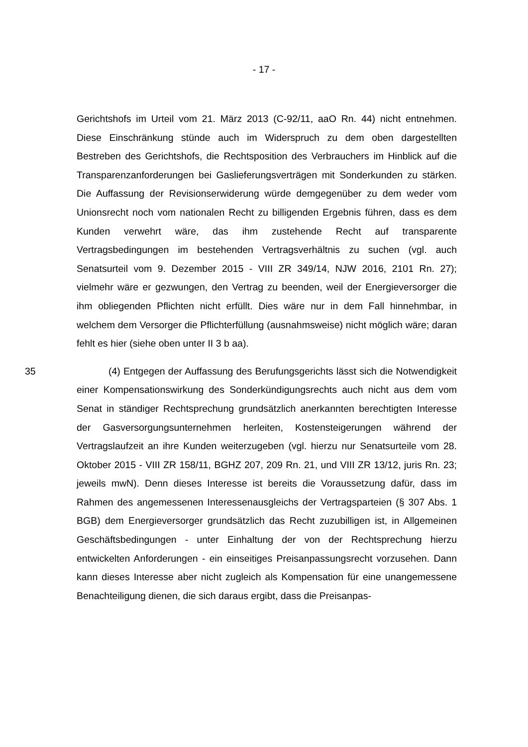- 17 -
Gerichtshofs im Urteil vom 21. März 2013 (C-92/11, aaO Rn. 44) nicht entnehmen. Diese Einschränkung stünde auch im Widerspruch zu dem oben dargestellten Bestreben des Gerichtshofs, die Rechtsposition des Verbrauchers im Hinblick auf die Transparenzanforderungen bei Gaslieferungsverträgen mit Sonderkunden zu stärken. Die Auffassung der Revisionserwiderung würde demgegenüber zu dem weder vom Unionsrecht noch vom nationalen Recht zu billigenden Ergebnis führen, dass es dem Kunden verwehrt wäre, das ihm zustehende Recht auf transparente Vertragsbedingungen im bestehenden Vertragsverhältnis zu suchen (vgl. auch Senatsurteil vom 9. Dezember 2015 - VIII ZR 349/14, NJW 2016, 2101 Rn. 27); vielmehr wäre er gezwungen, den Vertrag zu beenden, weil der Energieversorger die ihm obliegenden Pflichten nicht erfüllt. Dies wäre nur in dem Fall hinnehmbar, in welchem dem Versorger die Pflichterfüllung (ausnahmsweise) nicht möglich wäre; daran fehlt es hier (siehe oben unter II 3 b aa).
35 (4) Entgegen der Auffassung des Berufungsgerichts lässt sich die Notwendigkeit einer Kompensationswirkung des Sonderkündigungsrechts auch nicht aus dem vom Senat in ständiger Rechtsprechung grundsätzlich anerkannten berechtigten Interesse der Gasversorgungsunternehmen herleiten, Kostensteigerungen während der Vertragslaufzeit an ihre Kunden weiterzugeben (vgl. hierzu nur Senatsurteile vom 28. Oktober 2015 - VIII ZR 158/11, BGHZ 207, 209 Rn. 21, und VIII ZR 13/12, juris Rn. 23; jeweils mwN). Denn dieses Interesse ist bereits die Voraussetzung dafür, dass im Rahmen des angemessenen Interessenausgleichs der Vertragsparteien (§ 307 Abs. 1 BGB) dem Energieversorger grundsätzlich das Recht zuzubilligen ist, in Allgemeinen Geschäftsbedingungen - unter Einhaltung der von der Rechtsprechung hierzu entwickelten Anforderungen - ein einseitiges Preisanpassungsrecht vorzusehen. Dann kann dieses Interesse aber nicht zugleich als Kompensation für eine unangemessene Benachteiligung dienen, die sich daraus ergibt, dass die Preisanpas-